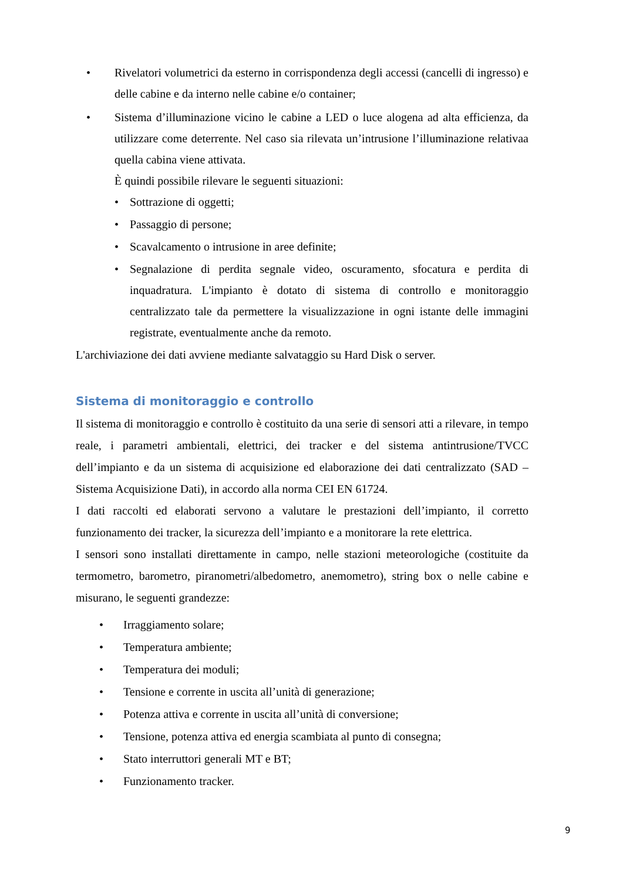• Rivelatori volumetrici da esterno in corrispondenza degli accessi (cancelli di ingresso) e delle cabine e da interno nelle cabine e/o container;
• Sistema d’illuminazione vicino le cabine a LED o luce alogena ad alta efficienza, da utilizzare come deterrente. Nel caso sia rilevata un’intrusione l’illuminazione relativaa quella cabina viene attivata.
È quindi possibile rilevare le seguenti situazioni:
• Sottrazione di oggetti;
• Passaggio di persone;
• Scavalcamento o intrusione in aree definite;
• Segnalazione di perdita segnale video, oscuramento, sfocatura e perdita di inquadratura. L'impianto è dotato di sistema di controllo e monitoraggio centralizzato tale da permettere la visualizzazione in ogni istante delle immagini registrate, eventualmente anche da remoto.
L'archiviazione dei dati avviene mediante salvataggio su Hard Disk o server.
Sistema di monitoraggio e controllo
Il sistema di monitoraggio e controllo è costituito da una serie di sensori atti a rilevare, in tempo reale, i parametri ambientali, elettrici, dei tracker e del sistema antintrusione/TVCC dell’impianto e da un sistema di acquisizione ed elaborazione dei dati centralizzato (SAD – Sistema Acquisizione Dati), in accordo alla norma CEI EN 61724.
I dati raccolti ed elaborati servono a valutare le prestazioni dell’impianto, il corretto funzionamento dei tracker, la sicurezza dell’impianto e a monitorare la rete elettrica.
I sensori sono installati direttamente in campo, nelle stazioni meteorologiche (costituite da termometro, barometro, piranometri/albedometro, anemometro), string box o nelle cabine e misurano, le seguenti grandezze:
• Irraggiamento solare;
• Temperatura ambiente;
• Temperatura dei moduli;
• Tensione e corrente in uscita all’unità di generazione;
• Potenza attiva e corrente in uscita all’unità di conversione;
• Tensione, potenza attiva ed energia scambiata al punto di consegna;
• Stato interruttori generali MT e BT;
• Funzionamento tracker.
9